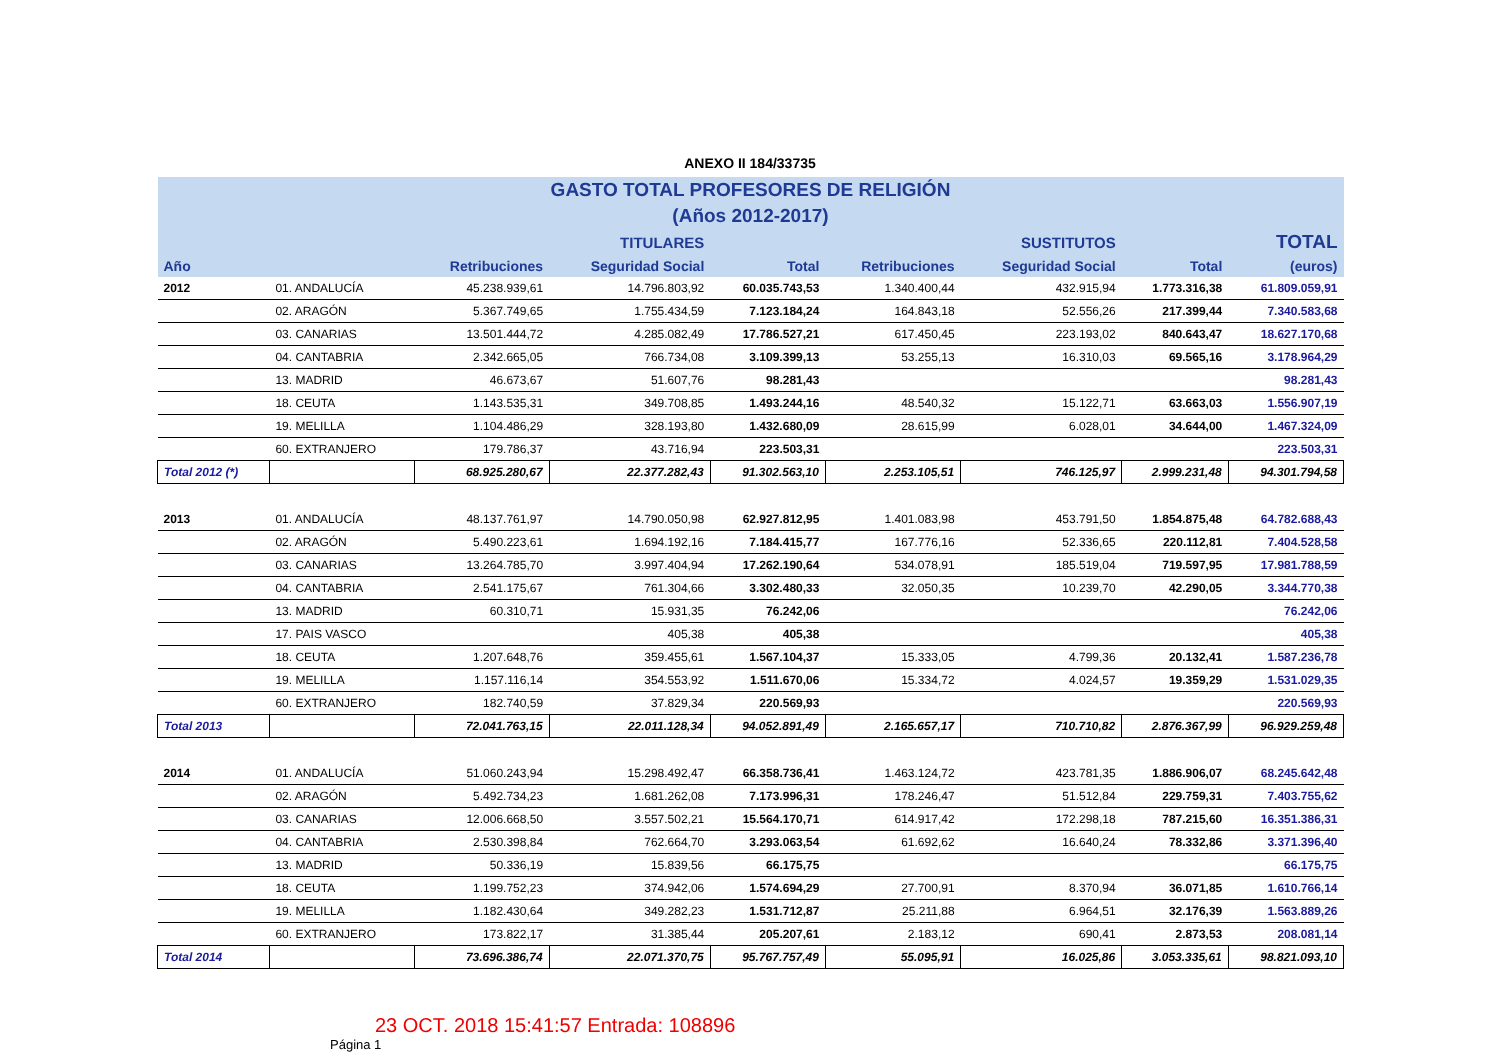ANEXO II 184/33735
| GASTO TOTAL PROFESORES DE RELIGIÓN | | | | | | | | |
| (Años 2012-2017) | | | | | | | | |
| | | | TITULARES | | | SUSTITUTOS | | TOTAL |
| Año | | Retribuciones | Seguridad Social | Total | Retribuciones | Seguridad Social | Total | (euros) |
| 2012 | 01. ANDALUCÍA | 45.238.939,61 | 14.796.803,92 | 60.035.743,53 | 1.340.400,44 | 432.915,94 | 1.773.316,38 | 61.809.059,91 |
| | 02. ARAGÓN | 5.367.749,65 | 1.755.434,59 | 7.123.184,24 | 164.843,18 | 52.556,26 | 217.399,44 | 7.340.583,68 |
| | 03. CANARIAS | 13.501.444,72 | 4.285.082,49 | 17.786.527,21 | 617.450,45 | 223.193,02 | 840.643,47 | 18.627.170,68 |
| | 04. CANTABRIA | 2.342.665,05 | 766.734,08 | 3.109.399,13 | 53.255,13 | 16.310,03 | 69.565,16 | 3.178.964,29 |
| | 13. MADRID | 46.673,67 | 51.607,76 | 98.281,43 | | | | 98.281,43 |
| | 18. CEUTA | 1.143.535,31 | 349.708,85 | 1.493.244,16 | 48.540,32 | 15.122,71 | 63.663,03 | 1.556.907,19 |
| | 19. MELILLA | 1.104.486,29 | 328.193,80 | 1.432.680,09 | 28.615,99 | 6.028,01 | 34.644,00 | 1.467.324,09 |
| | 60. EXTRANJERO | 179.786,37 | 43.716,94 | 223.503,31 | | | | 223.503,31 |
| Total 2012 (*) | | 68.925.280,67 | 22.377.282,43 | 91.302.563,10 | 2.253.105,51 | 746.125,97 | 2.999.231,48 | 94.301.794,58 |
| 2013 | 01. ANDALUCÍA | 48.137.761,97 | 14.790.050,98 | 62.927.812,95 | 1.401.083,98 | 453.791,50 | 1.854.875,48 | 64.782.688,43 |
| | 02. ARAGÓN | 5.490.223,61 | 1.694.192,16 | 7.184.415,77 | 167.776,16 | 52.336,65 | 220.112,81 | 7.404.528,58 |
| | 03. CANARIAS | 13.264.785,70 | 3.997.404,94 | 17.262.190,64 | 534.078,91 | 185.519,04 | 719.597,95 | 17.981.788,59 |
| | 04. CANTABRIA | 2.541.175,67 | 761.304,66 | 3.302.480,33 | 32.050,35 | 10.239,70 | 42.290,05 | 3.344.770,38 |
| | 13. MADRID | 60.310,71 | 15.931,35 | 76.242,06 | | | | 76.242,06 |
| | 17. PAIS VASCO | | 405,38 | 405,38 | | | | 405,38 |
| | 18. CEUTA | 1.207.648,76 | 359.455,61 | 1.567.104,37 | 15.333,05 | 4.799,36 | 20.132,41 | 1.587.236,78 |
| | 19. MELILLA | 1.157.116,14 | 354.553,92 | 1.511.670,06 | 15.334,72 | 4.024,57 | 19.359,29 | 1.531.029,35 |
| | 60. EXTRANJERO | 182.740,59 | 37.829,34 | 220.569,93 | | | | 220.569,93 |
| Total 2013 | | 72.041.763,15 | 22.011.128,34 | 94.052.891,49 | 2.165.657,17 | 710.710,82 | 2.876.367,99 | 96.929.259,48 |
| 2014 | 01. ANDALUCÍA | 51.060.243,94 | 15.298.492,47 | 66.358.736,41 | 1.463.124,72 | 423.781,35 | 1.886.906,07 | 68.245.642,48 |
| | 02. ARAGÓN | 5.492.734,23 | 1.681.262,08 | 7.173.996,31 | 178.246,47 | 51.512,84 | 229.759,31 | 7.403.755,62 |
| | 03. CANARIAS | 12.006.668,50 | 3.557.502,21 | 15.564.170,71 | 614.917,42 | 172.298,18 | 787.215,60 | 16.351.386,31 |
| | 04. CANTABRIA | 2.530.398,84 | 762.664,70 | 3.293.063,54 | 61.692,62 | 16.640,24 | 78.332,86 | 3.371.396,40 |
| | 13. MADRID | 50.336,19 | 15.839,56 | 66.175,75 | | | | 66.175,75 |
| | 18. CEUTA | 1.199.752,23 | 374.942,06 | 1.574.694,29 | 27.700,91 | 8.370,94 | 36.071,85 | 1.610.766,14 |
| | 19. MELILLA | 1.182.430,64 | 349.282,23 | 1.531.712,87 | 25.211,88 | 6.964,51 | 32.176,39 | 1.563.889,26 |
| | 60. EXTRANJERO | 173.822,17 | 31.385,44 | 205.207,61 | 2.183,12 | 690,41 | 2.873,53 | 208.081,14 |
| Total 2014 | | 73.696.386,74 | 22.071.370,75 | 95.767.757,49 | 55.095,91 | 16.025,86 | 3.053.335,61 | 98.821.093,10 |
23 OCT. 2018 15:41:57 Entrada: 108896
Página 1